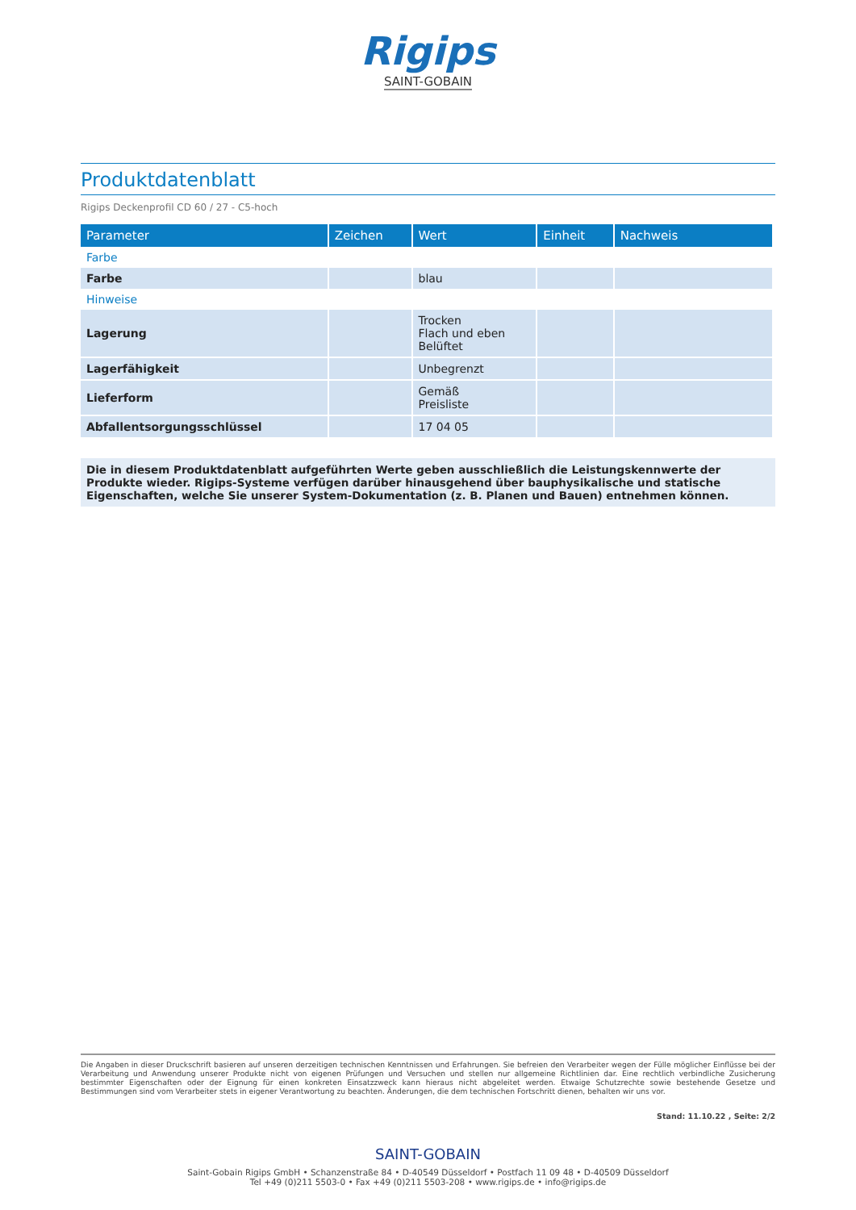Rigips
SAINT-GOBAIN
Produktdatenblatt
Rigips Deckenprofil CD 60 / 27 - C5-hoch
| Parameter | Zeichen | Wert | Einheit | Nachweis |
| --- | --- | --- | --- | --- |
| Farbe | | | | |
| Farbe | | blau | | |
| Hinweise | | | | |
| Lagerung | | Trocken Flach und eben Belüftet | | |
| Lagerfähigkeit | | Unbegrenzt | | |
| Lieferform | | Gemäß Preisliste | | |
| Abfallentsorgungsschlüssel | | 17 04 05 | | |
Die in diesem Produktdatenblatt aufgeführten Werte geben ausschließlich die Leistungskennwerte der Produkte wieder. Rigips-Systeme verfügen darüber hinausgehend über bauphysikalische und statische Eigenschaften, welche Sie unserer System-Dokumentation (z. B. Planen und Bauen) entnehmen können.
Die Angaben in dieser Druckschrift basieren auf unseren derzeitigen technischen Kenntnissen und Erfahrungen. Sie befreien den Verarbeiter wegen der Fülle möglicher Einflüsse bei der Verarbeitung und Anwendung unserer Produkte nicht von eigenen Prüfungen und Versuchen und stellen nur allgemeine Richtlinien dar. Eine rechtlich verbindliche Zusicherung bestimmter Eigenschaften oder der Eignung für einen konkreten Einsatzzweck kann hieraus nicht abgeleitet werden. Etwaige Schutzrechte sowie bestehende Gesetze und Bestimmungen sind vom Verarbeiter stets in eigener Verantwortung zu beachten. Änderungen, die dem technischen Fortschritt dienen, behalten wir uns vor.
Stand: 11.10.22 , Seite: 2/2
SAINT-GOBAIN
Saint-Gobain Rigips GmbH • Schanzenstraße 84 • D-40549 Düsseldorf • Postfach 11 09 48 • D-40509 Düsseldorf
Tel +49 (0)211 5503-0 • Fax +49 (0)211 5503-208 • www.rigips.de • info@rigips.de